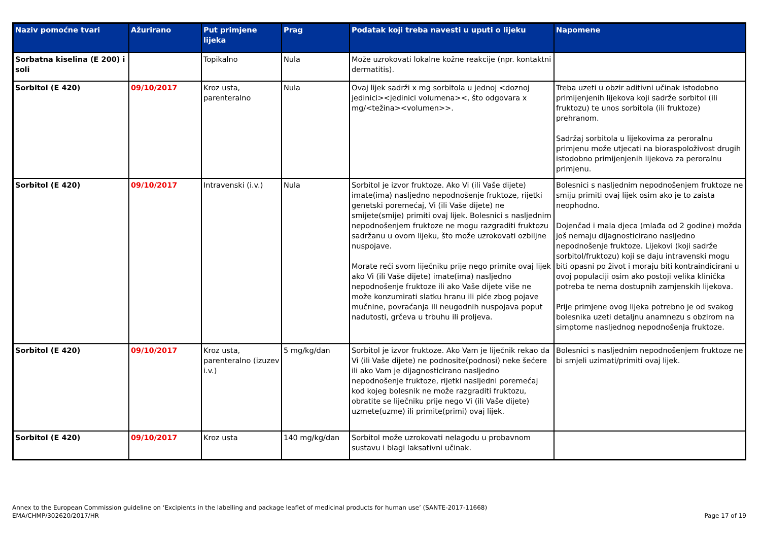| Naziv pomoćne tvari | Ažurirano | Put primjene lijeka | Prag | Podatak koji treba navesti u uputi o lijeku | Napomene |
| --- | --- | --- | --- | --- | --- |
| Sorbatna kiselina (E 200) i soli | | Topikalno | Nula | Može uzrokovati lokalne kožne reakcije (npr. kontaktni dermatitis). | |
| Sorbitol (E 420) | 09/10/2017 | Kroz usta, parenteralno | Nula | Ovaj lijek sadrži x mg sorbitola u jednoj <doznoj jedinici><jedinici volumena><, što odgovara x mg/<težina><volumen>>. | Treba uzeti u obzir aditivni učinak istodobno primijenjenih lijekova koji sadrže sorbitol (ili fruktozu) te unos sorbitola (ili fruktoze) prehranom. Sadržaj sorbitola u lijekovima za peroralnu primjenu može utjecati na bioraspoloživost drugih istodobno primijenjenih lijekova za peroralnu primjenu. |
| Sorbitol (E 420) | 09/10/2017 | Intravenski (i.v.) | Nula | Sorbitol je izvor fruktoze. Ako Vi (ili Vaše dijete) imate(ima) nasljedno nepodnošenje fruktoze, rijetki genetski poremećaj, Vi (ili Vaše dijete) ne smijete(smije) primiti ovaj lijek. Bolesnici s nasljednim nepodnošenjem fruktoze ne mogu razgraditi fruktozu sadržanu u ovom lijeku, što može uzrokovati ozbiljne nuspojave. Morate reći svom liječniku prije nego primite ovaj lijek ako Vi (ili Vaše dijete) imate(ima) nasljedno nepodnošenje fruktoze ili ako Vaše dijete više ne može konzumirati slatku hranu ili piće zbog pojave mučnine, povraćanja ili neugodnih nuspojava poput nadutosti, grčeva u trbuhu ili proljeva. | Bolesnici s nasljednim nepodnošenjem fruktoze ne smiju primiti ovaj lijek osim ako je to zaista neophodno. Dojenčad i mala djeca (mlađa od 2 godine) možda još nemaju dijagnosticirano nasljedno nepodnošenje fruktoze. Lijekovi (koji sadrže sorbitol/fruktozu) koji se daju intravenski mogu biti opasni po život i moraju biti kontraindicirani u ovoj populaciji osim ako postoji velika klinička potreba te nema dostupnih zamjenskih lijekova. Prije primjene ovog lijeka potrebno je od svakog bolesnika uzeti detaljnu anamnezu s obzirom na simptome nasljednog nepodnošenja fruktoze. |
| Sorbitol (E 420) | 09/10/2017 | Kroz usta, parenteralno (izuzev i.v.) | 5 mg/kg/dan | Sorbitol je izvor fruktoze. Ako Vam je liječnik rekao da Vi (ili Vaše dijete) ne podnosite(podnosi) neke šećere ili ako Vam je dijagnosticirano nasljedno nepodnošenje fruktoze, rijetki nasljedni poremećaj kod kojeg bolesnik ne može razgraditi fruktozu, obratite se liječniku prije nego Vi (ili Vaše dijete) uzmete(uzme) ili primite(primi) ovaj lijek. | Bolesnici s nasljednim nepodnošenjem fruktoze ne bi smjeli uzimati/primiti ovaj lijek. |
| Sorbitol (E 420) | 09/10/2017 | Kroz usta | 140 mg/kg/dan | Sorbitol može uzrokovati nelagodu u probavnom sustavu i blagi laksativni učinak. | |
Annex to the European Commission guideline on ‘Excipients in the labelling and package leaflet of medicinal products for human use’ (SANTE-2017-11668)
EMA/CHMP/302620/2017/HR
Page 17 of 19